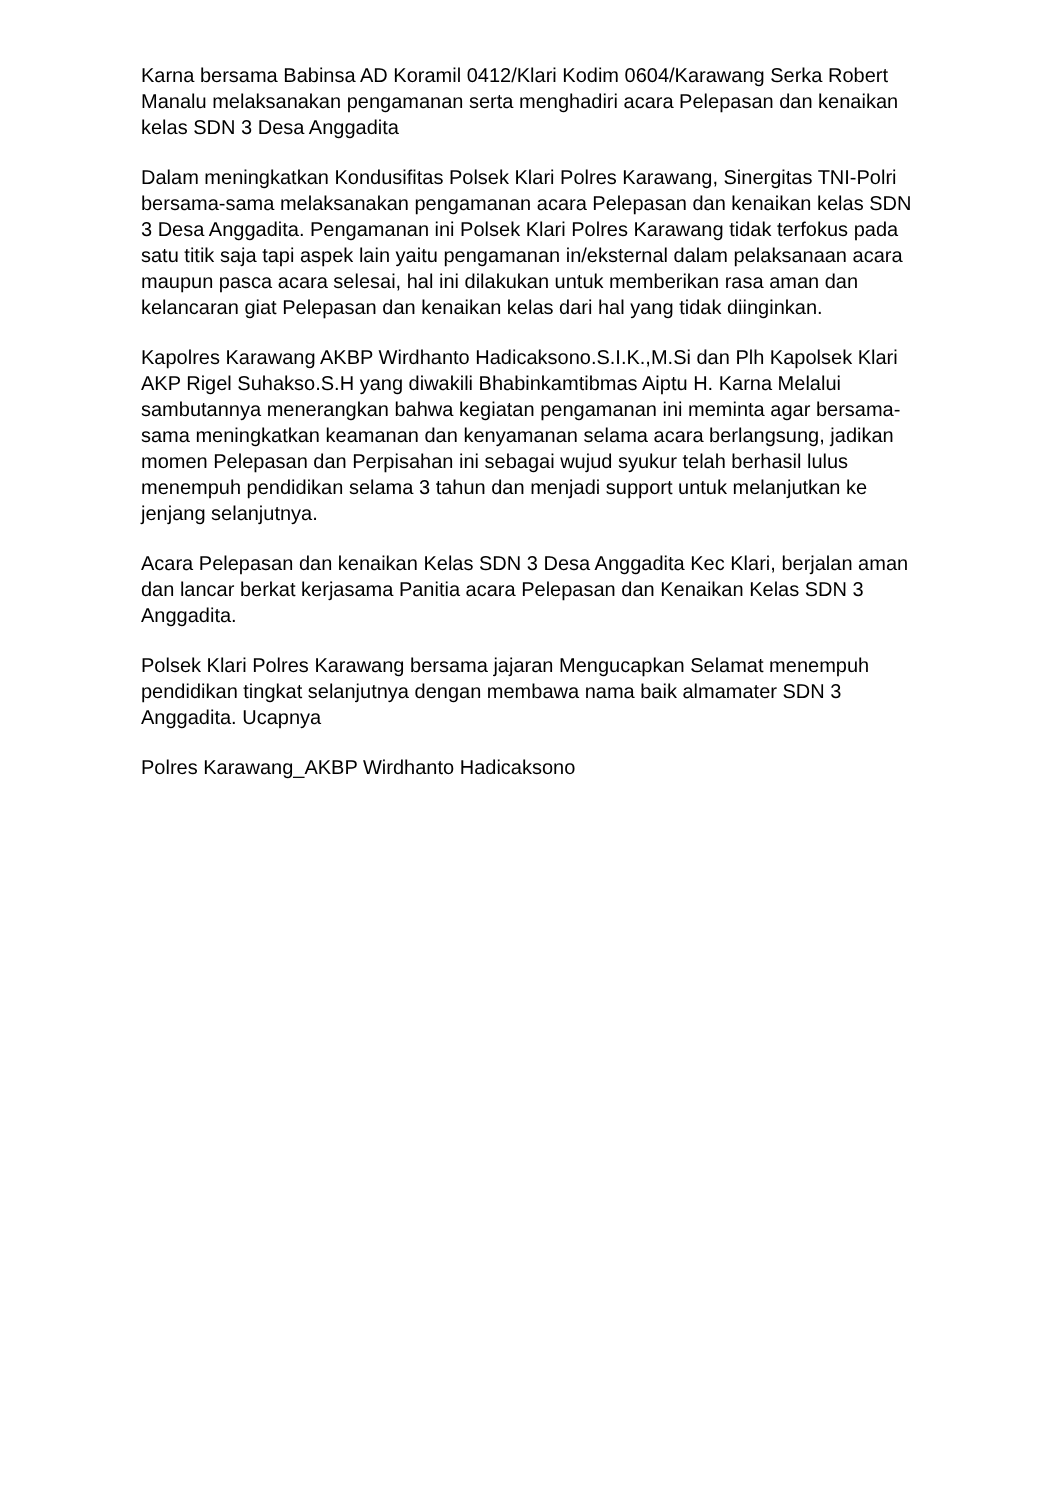Karna bersama Babinsa AD Koramil 0412/Klari Kodim 0604/Karawang Serka Robert Manalu melaksanakan pengamanan serta menghadiri acara Pelepasan dan kenaikan kelas SDN 3 Desa Anggadita
Dalam meningkatkan Kondusifitas Polsek Klari Polres Karawang, Sinergitas TNI-Polri bersama-sama melaksanakan pengamanan acara Pelepasan dan kenaikan kelas SDN 3 Desa Anggadita. Pengamanan ini Polsek Klari Polres Karawang tidak terfokus pada satu titik saja tapi aspek lain yaitu pengamanan in/eksternal dalam pelaksanaan acara maupun pasca acara selesai, hal ini dilakukan untuk memberikan rasa aman dan kelancaran giat Pelepasan dan kenaikan kelas dari hal yang tidak diinginkan.
Kapolres Karawang AKBP Wirdhanto Hadicaksono.S.I.K.,M.Si dan Plh Kapolsek Klari AKP Rigel Suhakso.S.H yang diwakili Bhabinkamtibmas Aiptu H. Karna Melalui sambutannya menerangkan bahwa kegiatan pengamanan ini meminta agar bersama-sama meningkatkan keamanan dan kenyamanan selama acara berlangsung, jadikan momen Pelepasan dan Perpisahan ini sebagai wujud syukur telah berhasil lulus menempuh pendidikan selama 3 tahun dan menjadi support untuk melanjutkan ke jenjang selanjutnya.
Acara Pelepasan dan kenaikan Kelas SDN 3 Desa Anggadita Kec Klari, berjalan aman dan lancar berkat kerjasama Panitia acara Pelepasan dan Kenaikan Kelas SDN 3 Anggadita.
Polsek Klari Polres Karawang bersama jajaran Mengucapkan Selamat menempuh pendidikan tingkat selanjutnya dengan membawa nama baik almamater SDN 3 Anggadita. Ucapnya
Polres Karawang_AKBP Wirdhanto Hadicaksono